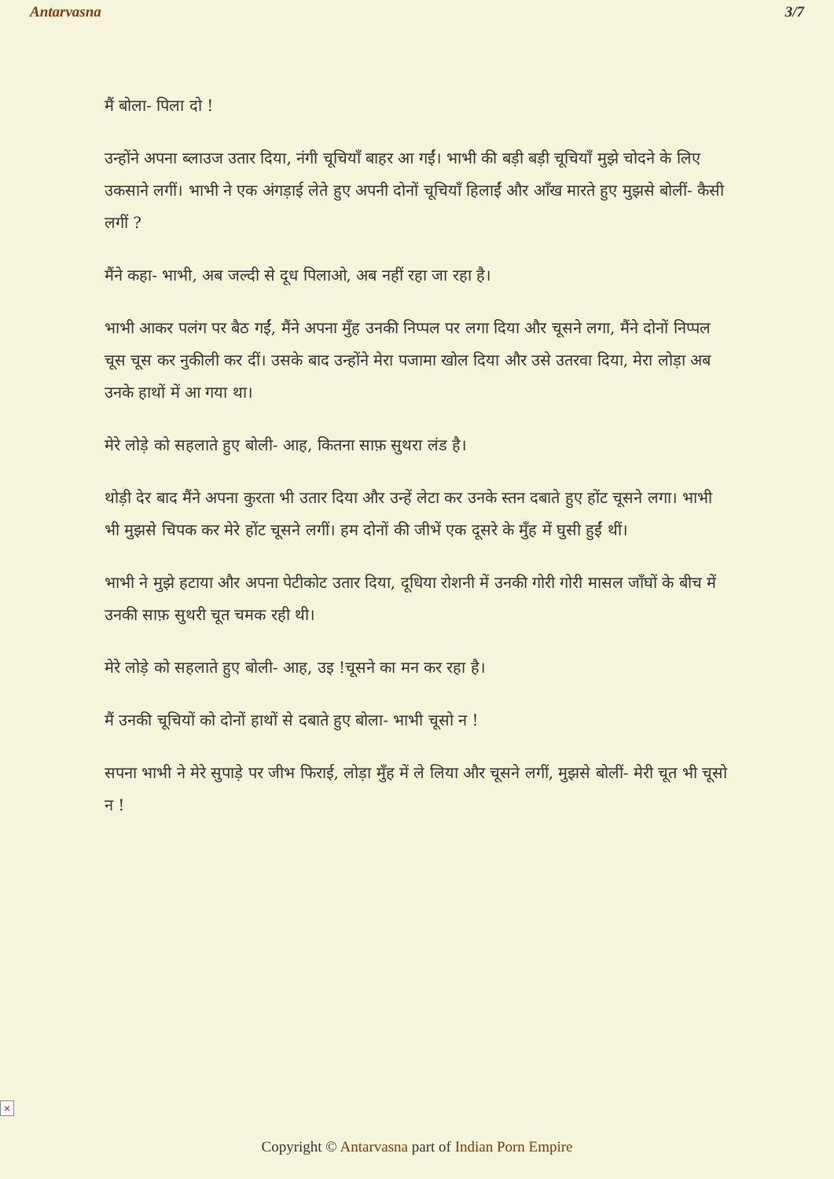Antarvasna 3/7
मैं बोला- पिला दो !
उन्होंने अपना ब्लाउज उतार दिया, नंगी चूचियाँ बाहर आ गईं। भाभी की बड़ी बड़ी चूचियाँ मुझे चोदने के लिए उकसाने लगीं। भाभी ने एक अंगड़ाई लेते हुए अपनी दोनों चूचियाँ हिलाईं और आँख मारते हुए मुझसे बोलीं- कैसी लगीं ?
मैंने कहा- भाभी, अब जल्दी से दूध पिलाओ, अब नहीं रहा जा रहा है।
भाभी आकर पलंग पर बैठ गईं, मैंने अपना मुँह उनकी निप्पल पर लगा दिया और चूसने लगा, मैंने दोनों निप्पल चूस चूस कर नुकीली कर दीं। उसके बाद उन्होंने मेरा पजामा खोल दिया और उसे उतरवा दिया, मेरा लोड़ा अब उनके हाथों में आ गया था।
मेरे लोड़े को सहलाते हुए बोली- आह, कितना साफ़ सुथरा लंड है।
थोड़ी देर बाद मैंने अपना कुरता भी उतार दिया और उन्हें लेटा कर उनके स्तन दबाते हुए होंट चूसने लगा। भाभी भी मुझसे चिपक कर मेरे होंट चूसने लगीं। हम दोनों की जीभें एक दूसरे के मुँह में घुसी हुईं थीं।
भाभी ने मुझे हटाया और अपना पेटीकोट उतार दिया, दूधिया रोशनी में उनकी गोरी गोरी मासल जाँघों के बीच में उनकी साफ़ सुथरी चूत चमक रही थी।
मेरे लोड़े को सहलाते हुए बोली- आह, उइ !चूसने का मन कर रहा है।
मैं उनकी चूचियों को दोनों हाथों से दबाते हुए बोला- भाभी चूसो न !
सपना भाभी ने मेरे सुपाड़े पर जीभ फिराई, लोड़ा मुँह में ले लिया और चूसने लगीं, मुझसे बोलीं- मेरी चूत भी चूसो न !
×
Copyright © Antarvasna part of Indian Porn Empire